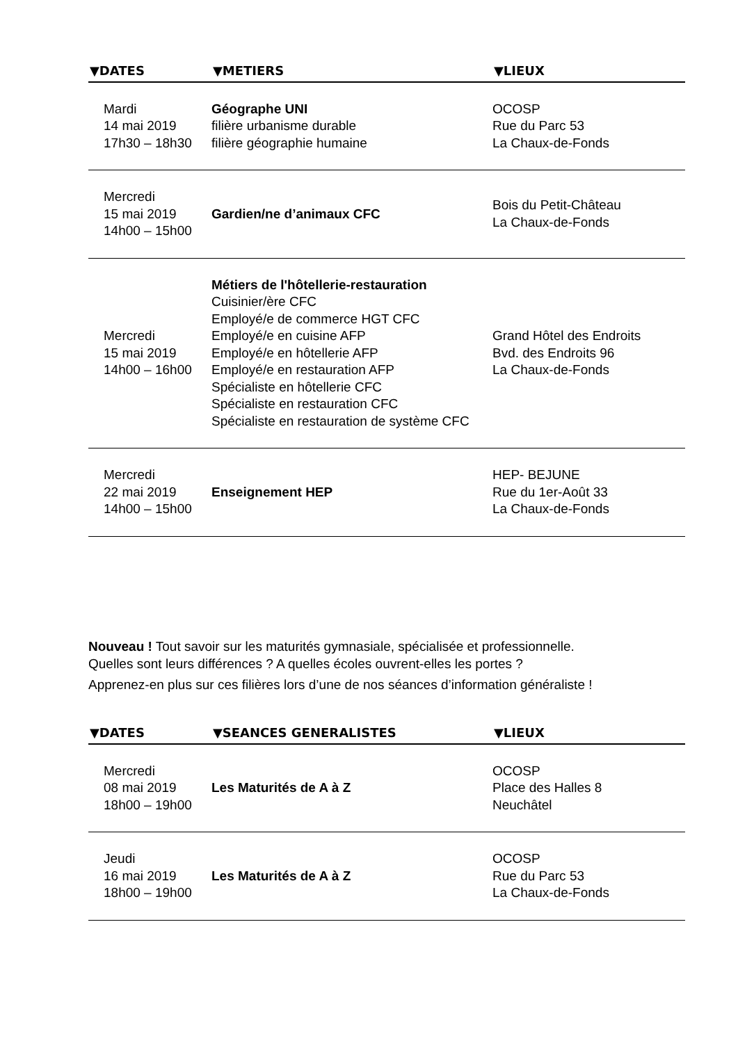| ▼DATES | ▼METIERS | ▼LIEUX |
| --- | --- | --- |
| Mardi 14 mai 2019 17h30 – 18h30 | Géographe UNI filière urbanisme durable filière géographie humaine | OCOSP Rue du Parc 53 La Chaux-de-Fonds |
| Mercredi 15 mai 2019 14h00 – 15h00 | Gardien/ne d’animaux CFC | Bois du Petit-Château La Chaux-de-Fonds |
| Mercredi 15 mai 2019 14h00 – 16h00 | Métiers de l'hôtellerie-restauration Cuisinier/ère CFC Employé/e de commerce HGT CFC Employé/e en cuisine AFP Employé/e en hôtellerie AFP Employé/e en restauration AFP Spécialiste en hôtellerie CFC Spécialiste en restauration CFC Spécialiste en restauration de système CFC | Grand Hôtel des Endroits Bvd. des Endroits 96 La Chaux-de-Fonds |
| Mercredi 22 mai 2019 14h00 – 15h00 | Enseignement HEP | HEP- BEJUNE Rue du 1er-Août 33 La Chaux-de-Fonds |
Nouveau ! Tout savoir sur les maturités gymnasiale, spécialisée et professionnelle.
Quelles sont leurs différences ? A quelles écoles ouvrent-elles les portes ?
Apprenez-en plus sur ces filières lors d’une de nos séances d’information généraliste !
| ▼DATES | ▼SEANCES GENERALISTES | ▼LIEUX |
| --- | --- | --- |
| Mercredi 08 mai 2019 18h00 – 19h00 | Les Maturités de A à Z | OCOSP Place des Halles 8 Neuchâtel |
| Jeudi 16 mai 2019 18h00 – 19h00 | Les Maturités de A à Z | OCOSP Rue du Parc 53 La Chaux-de-Fonds |